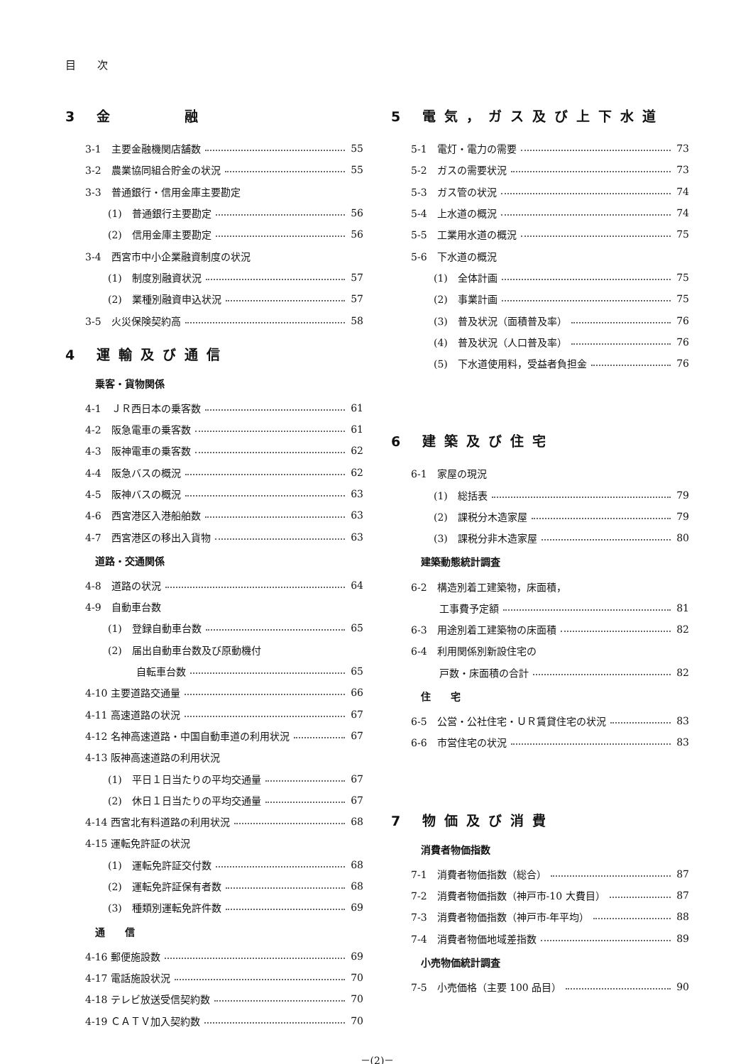目　　次
3 金　　　融
3-1　主要金融機関店舗数 55
3-2　農業協同組合貯金の状況 55
3-3　普通銀行・信用金庫主要勘定
(1)　普通銀行主要勘定 56
(2)　信用金庫主要勘定 56
3-4　西宮市中小企業融資制度の状況
(1)　制度別融資状況 57
(2)　業種別融資申込状況 57
3-5　火災保険契約高 58
4 運輸及び通信
乗客・貨物関係
4-1　ＪＲ西日本の乗客数 61
4-2　阪急電車の乗客数 61
4-3　阪神電車の乗客数 62
4-4　阪急バスの概況 62
4-5　阪神バスの概況 63
4-6　西宮港区入港船舶数 63
4-7　西宮港区の移出入貨物 63
道路・交通関係
4-8　道路の状況 64
4-9　自動車台数
(1)　登録自動車台数 65
(2)　届出自動車台数及び原動機付
自転車台数 65
4-10 主要道路交通量 66
4-11 高速道路の状況 67
4-12 名神高速道路・中国自動車道の利用状況 67
4-13 阪神高速道路の利用状況
(1)　平日１日当たりの平均交通量 67
(2)　休日１日当たりの平均交通量 67
4-14 西宮北有料道路の利用状況 68
4-15 運転免許証の状況
(1)　運転免許証交付数 68
(2)　運転免許証保有者数 68
(3)　種類別運転免許件数 69
通　　信
4-16 郵便施設数 69
4-17 電話施設状況 70
4-18 テレビ放送受信契約数 70
4-19 ＣＡＴＶ加入契約数 70
5 電気，ガス及び上下水道
5-1　電灯・電力の需要 73
5-2　ガスの需要状況 73
5-3　ガス管の状況 74
5-4　上水道の概況 74
5-5　工業用水道の概況 75
5-6　下水道の概況
(1)　全体計画 75
(2)　事業計画 75
(3)　普及状況（面積普及率） 76
(4)　普及状況（人口普及率） 76
(5)　下水道使用料，受益者負担金 76
6 建築及び住宅
6-1　家屋の現況
(1)　総括表 79
(2)　課税分木造家屋 79
(3)　課税分非木造家屋 80
建築動態統計調査
6-2　構造別着工建築物，床面積，
工事費予定額 81
6-3　用途別着工建築物の床面積 82
6-4　利用関係別新設住宅の
戸数・床面積の合計 82
住　　宅
6-5　公営・公社住宅・ＵＲ賃貸住宅の状況 83
6-6　市営住宅の状況 83
7 物価及び消費
消費者物価指数
7-1　消費者物価指数（総合） 87
7-2　消費者物価指数（神戸市-10 大費目） 87
7-3　消費者物価指数（神戸市-年平均） 88
7-4　消費者物価地域差指数 89
小売物価統計調査
7-5　小売価格（主要 100 品目） 90
－(2)－